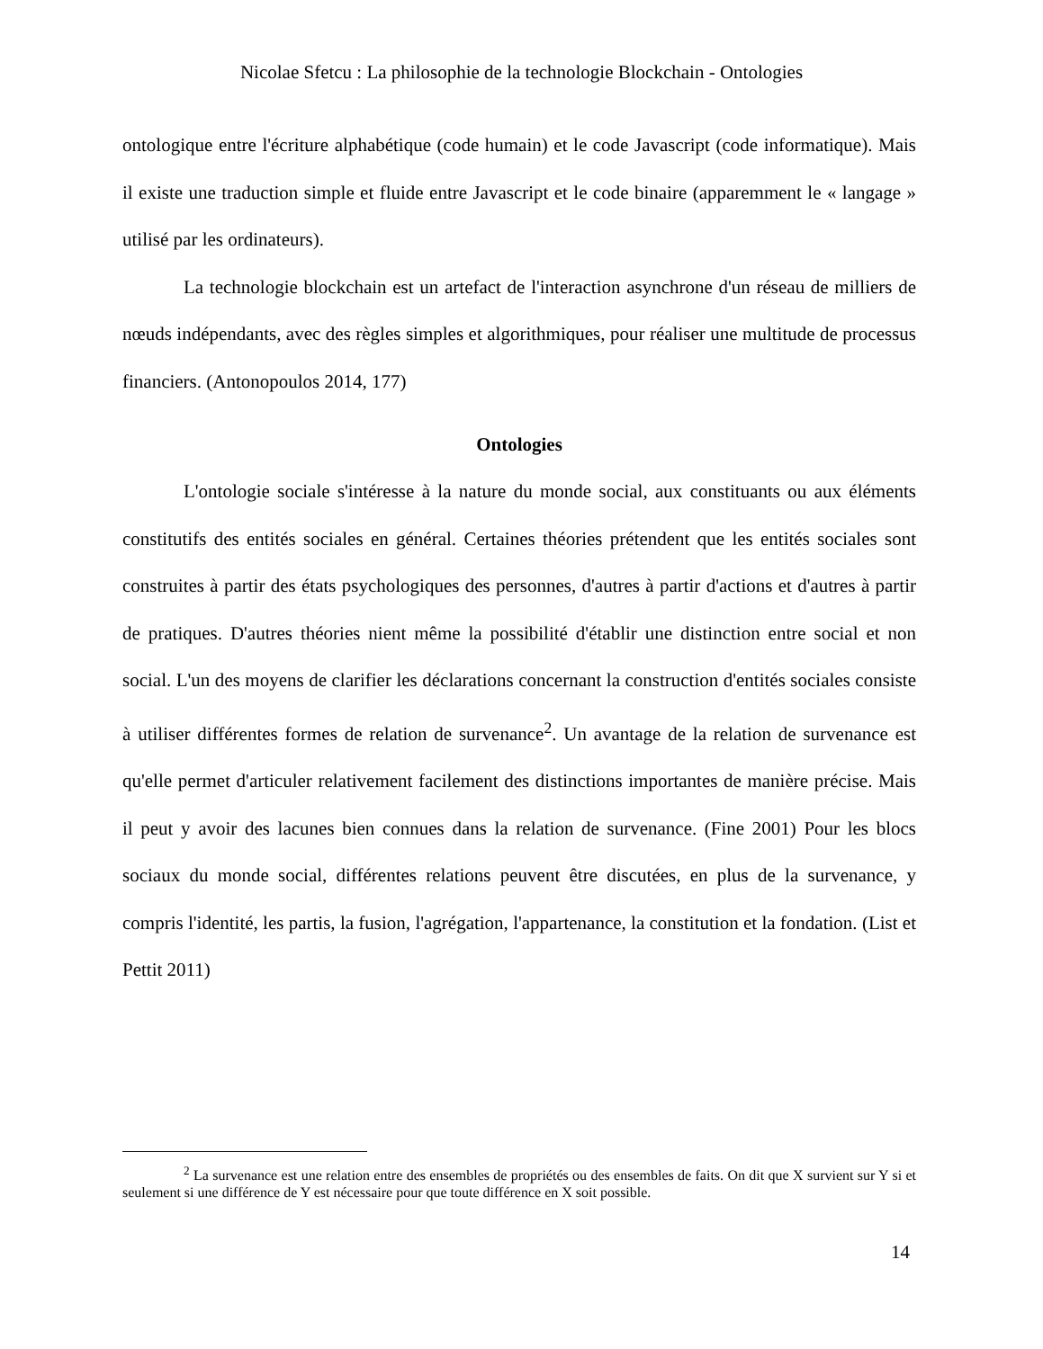Nicolae Sfetcu : La philosophie de la technologie Blockchain - Ontologies
ontologique entre l'écriture alphabétique (code humain) et le code Javascript (code informatique). Mais il existe une traduction simple et fluide entre Javascript et le code binaire (apparemment le « langage » utilisé par les ordinateurs).
La technologie blockchain est un artefact de l'interaction asynchrone d'un réseau de milliers de nœuds indépendants, avec des règles simples et algorithmiques, pour réaliser une multitude de processus financiers. (Antonopoulos 2014, 177)
Ontologies
L'ontologie sociale s'intéresse à la nature du monde social, aux constituants ou aux éléments constitutifs des entités sociales en général. Certaines théories prétendent que les entités sociales sont construites à partir des états psychologiques des personnes, d'autres à partir d'actions et d'autres à partir de pratiques. D'autres théories nient même la possibilité d'établir une distinction entre social et non social. L'un des moyens de clarifier les déclarations concernant la construction d'entités sociales consiste à utiliser différentes formes de relation de survenance<sup>2</sup>. Un avantage de la relation de survenance est qu'elle permet d'articuler relativement facilement des distinctions importantes de manière précise. Mais il peut y avoir des lacunes bien connues dans la relation de survenance. (Fine 2001) Pour les blocs sociaux du monde social, différentes relations peuvent être discutées, en plus de la survenance, y compris l'identité, les partis, la fusion, l'agrégation, l'appartenance, la constitution et la fondation. (List et Pettit 2011)
<sup>2</sup> La survenance est une relation entre des ensembles de propriétés ou des ensembles de faits. On dit que X survient sur Y si et seulement si une différence de Y est nécessaire pour que toute différence en X soit possible.
14